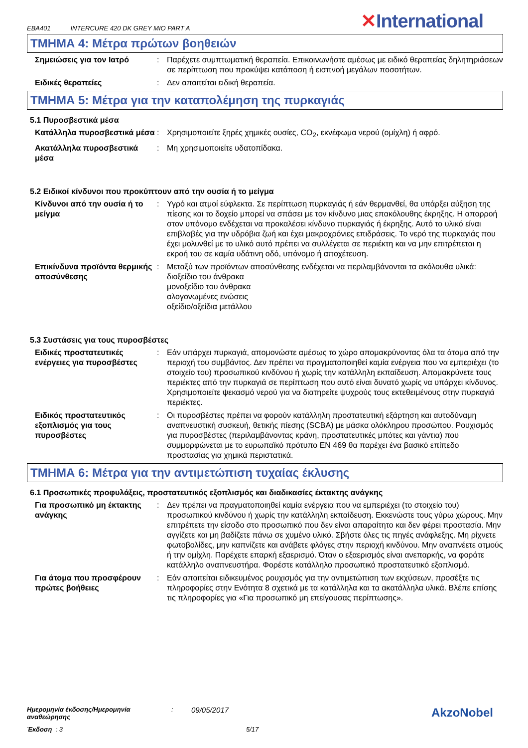EBA401 INTERCURE 420 DK GREY MIO PART A
✕International
ΤΜΗΜΑ 4: Μέτρα πρώτων βοηθειών
Σημειώσεις για τον Ιατρό : Παρέχετε συμπτωματική θεραπεία. Επικοινωνήστε αμέσως με ειδικό θεραπείας δηλητηριάσεων σε περίπτωση που προκύψει κατάποση ή εισπνοή μεγάλων ποσοτήτων.
Ειδικές θεραπείες : Δεν απαιτείται ειδική θεραπεία.
ΤΜΗΜΑ 5: Μέτρα για την καταπολέμηση της πυρκαγιάς
5.1 Πυροσβεστικά μέσα
Κατάλληλα πυροσβεστικά μέσα
: Χρησιμοποιείτε ξηρές χημικές ουσίες, CO<sub>2</sub>, εκνέφωμα νερού (ομίχλη) ή αφρό.
Ακατάλληλα πυροσβεστικά μέσα
: Μη χρησιμοποιείτε υδατοπίδακα.
5.2 Ειδικοί κίνδυνοι που προκύπτουν από την ουσία ή το μείγμα
Κίνδυνοι από την ουσία ή το μείγμα
: Υγρό και ατμοί εύφλεκτα. Σε περίπτωση πυρκαγιάς ή εάν θερμανθεί, θα υπάρξει αύξηση της πίεσης και το δοχείο μπορεί να σπάσει με τον κίνδυνο μιας επακόλουθης έκρηξης. Η απορροή στον υπόνομο ενδέχεται να προκαλέσει κίνδυνο πυρκαγιάς ή έκρηξης. Αυτό το υλικό είναι επιβλαβές για την υδρόβια ζωή και έχει μακροχρόνιες επιδράσεις. Το νερό της πυρκαγιάς που έχει μολυνθεί με το υλικό αυτό πρέπει να συλλέγεται σε περιέκτη και να μην επιτρέπεται η εκροή του σε καμία υδάτινη οδό, υπόνομο ή αποχέτευση.
Επικίνδυνα προϊόντα θερμικής αποσύνθεσης
: Μεταξύ των προϊόντων αποσύνθεσης ενδέχεται να περιλαμβάνονται τα ακόλουθα υλικά:
διοξείδιο του άνθρακα
μονοξείδιο του άνθρακα
αλογονωμένες ενώσεις
οξείδιο/οξείδια μετάλλου
5.3 Συστάσεις για τους πυροσβέστες
Ειδικές προστατευτικές ενέργειες για πυροσβέστες
: Εάν υπάρχει πυρκαγιά, απομονώστε αμέσως το χώρο απομακρύνοντας όλα τα άτομα από την περιοχή του συμβάντος. Δεν πρέπει να πραγματοποιηθεί καμία ενέργεια που να εμπεριέχει (το στοιχείο του) προσωπικού κινδύνου ή χωρίς την κατάλληλη εκπαίδευση. Απομακρύνετε τους περιέκτες από την πυρκαγιά σε περίπτωση που αυτό είναι δυνατό χωρίς να υπάρχει κίνδυνος. Χρησιμοποιείτε ψεκασμό νερού για να διατηρείτε ψυχρούς τους εκτεθειμένους στην πυρκαγιά περιέκτες.
Ειδικός προστατευτικός εξοπλισμός για τους πυροσβέστες
: Οι πυροσβέστες πρέπει να φορούν κατάλληλη προστατευτική εξάρτηση και αυτοδύναμη αναπνευστική συσκευή, θετικής πίεσης (SCBA) με μάσκα ολόκληρου προσώπου. Ρουχισμός για πυροσβέστες (περιλαμβάνοντας κράνη, προστατευτικές μπότες και γάντια) που συμμορφώνεται με το ευρωπαϊκό πρότυπο EN 469 θα παρέχει ένα βασικό επίπεδο προστασίας για χημικά περιστατικά.
ΤΜΗΜΑ 6: Μέτρα για την αντιμετώπιση τυχαίας έκλυσης
6.1 Προσωπικές προφυλάξεις, προστατευτικός εξοπλισμός και διαδικασίες έκτακτης ανάγκης
Για προσωπικό μη έκτακτης ανάγκης
: Δεν πρέπει να πραγματοποιηθεί καμία ενέργεια που να εμπεριέχει (το στοιχείο του) προσωπικού κινδύνου ή χωρίς την κατάλληλη εκπαίδευση. Εκκενώστε τους γύρω χώρους. Μην επιτρέπετε την είσοδο στο προσωπικό που δεν είναι απαραίτητο και δεν φέρει προστασία. Μην αγγίζετε και μη βαδίζετε πάνω σε χυμένο υλικό. Σβήστε όλες τις πηγές ανάφλεξης. Μη ρίχνετε φωτοβολίδες, μην καπνίζετε και ανάβετε φλόγες στην περιοχή κινδύνου. Μην αναπνέετε ατμούς ή την ομίχλη. Παρέχετε επαρκή εξαερισμό. Όταν ο εξαερισμός είναι ανεπαρκής, να φοράτε κατάλληλο αναπνευστήρα. Φορέστε κατάλληλο προσωπικό προστατευτικό εξοπλισμό.
Για άτομα που προσφέρουν πρώτες βοήθειες
: Εάν απαιτείται ειδικευμένος ρουχισμός για την αντιμετώπιση των εκχύσεων, προσέξτε τις πληροφορίες στην Ενότητα 8 σχετικά με τα κατάλληλα και τα ακατάλληλα υλικά. Βλέπε επίσης τις πληροφορίες για «Για προσωπικό μη επείγουσας περίπτωσης».
AkzoNobel
Ημερομηνία έκδοσης/Ημερομηνία αναθεώρησης
:
09/05/2017
Έκδοση : 3 5/17